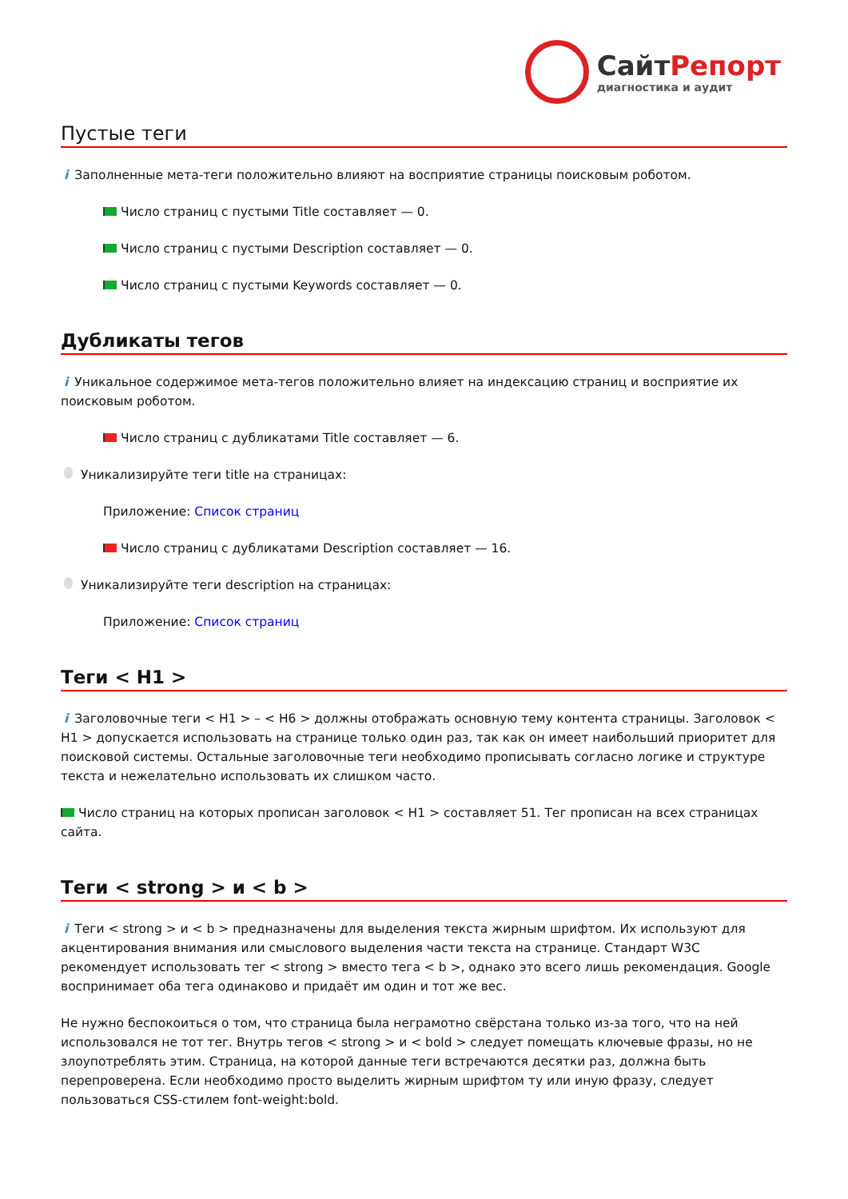СайтРепорт диагностика и аудит
Пустые теги
i Заполненные мета-теги положительно влияют на восприятие страницы поисковым роботом.
Число страниц с пустыми Title составляет — 0.
Число страниц с пустыми Description составляет — 0.
Число страниц с пустыми Keywords составляет — 0.
Дубликаты тегов
i Уникальное содержимое мета-тегов положительно влияет на индексацию страниц и восприятие их поисковым роботом.
Число страниц с дубликатами Title составляет — 6.
Уникализируйте теги title на страницах:
Приложение: Список страниц
Число страниц с дубликатами Description составляет — 16.
Уникализируйте теги description на страницах:
Приложение: Список страниц
Теги < H1 >
i Заголовочные теги < H1 > – < H6 > должны отображать основную тему контента страницы. Заголовок < H1 > допускается использовать на странице только один раз, так как он имеет наибольший приоритет для поисковой системы. Остальные заголовочные теги необходимо прописывать согласно логике и структуре текста и нежелательно использовать их слишком часто.
Число страниц на которых прописан заголовок < H1 > составляет 51. Тег прописан на всех страницах сайта.
Теги < strong > и < b >
i Теги < strong > и < b > предназначены для выделения текста жирным шрифтом. Их используют для акцентирования внимания или смыслового выделения части текста на странице. Стандарт W3C рекомендует использовать тег < strong > вместо тега < b >, однако это всего лишь рекомендация. Google воспринимает оба тега одинаково и придаёт им один и тот же вес.
Не нужно беспокоиться о том, что страница была неграмотно свёрстана только из-за того, что на ней использовался не тот тег. Внутрь тегов < strong > и < bold > следует помещать ключевые фразы, но не злоупотреблять этим. Страница, на которой данные теги встречаются десятки раз, должна быть перепроверена. Если необходимо просто выделить жирным шрифтом ту или иную фразу, следует пользоваться CSS-стилем font-weight:bold.